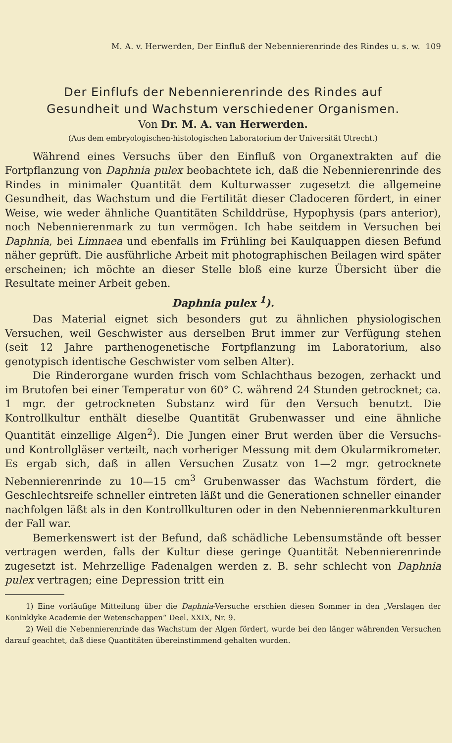M. A. v. Herwerden, Der Einfluß der Nebennierenrinde des Rindes u. s. w. 109
Der Einflufs der Nebennierenrinde des Rindes auf
Gesundheit und Wachstum verschiedener Organismen.
Von Dr. M. A. van Herwerden.
(Aus dem embryologischen-histologischen Laboratorium der Universität Utrecht.)
Während eines Versuchs über den Einfluß von Organextrakten auf die Fortpflanzung von Daphnia pulex beobachtete ich, daß die Nebennierenrinde des Rindes in minimaler Quantität dem Kulturwasser zugesetzt die allgemeine Gesundheit, das Wachstum und die Fertilität dieser Cladoceren fördert, in einer Weise, wie weder ähnliche Quantitäten Schilddrüse, Hypophysis (pars anterior), noch Nebennierenmark zu tun vermögen. Ich habe seitdem in Versuchen bei Daphnia, bei Limnaea und ebenfalls im Frühling bei Kaulquappen diesen Befund näher geprüft. Die ausführliche Arbeit mit photographischen Beilagen wird später erscheinen; ich möchte an dieser Stelle bloß eine kurze Übersicht über die Resultate meiner Arbeit geben.
Daphnia pulex <sup>1</sup>).
Das Material eignet sich besonders gut zu ähnlichen physiologischen Versuchen, weil Geschwister aus derselben Brut immer zur Verfügung stehen (seit 12 Jahre parthenogenetische Fortpflanzung im Laboratorium, also genotypisch identische Geschwister vom selben Alter).
Die Rinderorgane wurden frisch vom Schlachthaus bezogen, zerhackt und im Brutofen bei einer Temperatur von 60° C. während 24 Stunden getrocknet; ca. 1 mgr. der getrockneten Substanz wird für den Versuch benutzt. Die Kontrollkultur enthält dieselbe Quantität Grubenwasser und eine ähnliche Quantität einzellige Algen<sup>2</sup>). Die Jungen einer Brut werden über die Versuchs- und Kontrollgläser verteilt, nach vorheriger Messung mit dem Okularmikrometer. Es ergab sich, daß in allen Versuchen Zusatz von 1—2 mgr. getrocknete Nebennierenrinde zu 10—15 cm<sup>3</sup> Grubenwasser das Wachstum fördert, die Geschlechtsreife schneller eintreten läßt und die Generationen schneller einander nachfolgen läßt als in den Kontrollkulturen oder in den Nebennierenmarkkulturen der Fall war.
Bemerkenswert ist der Befund, daß schädliche Lebensumstände oft besser vertragen werden, falls der Kultur diese geringe Quantität Nebennierenrinde zugesetzt ist. Mehrzellige Fadenalgen werden z. B. sehr schlecht von Daphnia pulex vertragen; eine Depression tritt ein
1) Eine vorläufige Mitteilung über die Daphnia-Versuche erschien diesen Sommer in den „Verslagen der Koninklyke Academie der Wetenschappen“ Deel. XXIX, Nr. 9.
2) Weil die Nebennierenrinde das Wachstum der Algen fördert, wurde bei den länger währenden Versuchen darauf geachtet, daß diese Quantitäten übereinstimmend gehalten wurden.